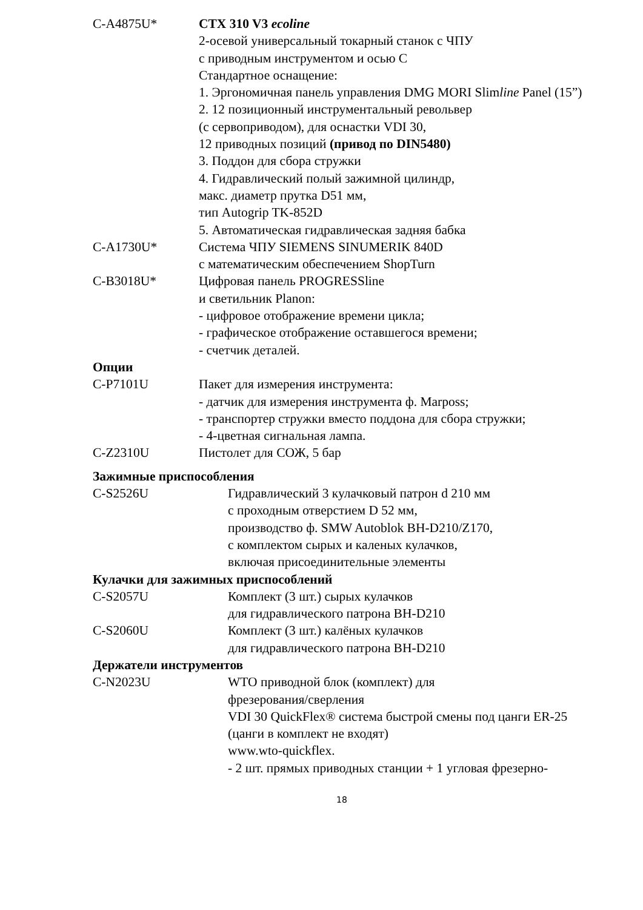C-A4875U* CTX 310 V3 ecoline
2-осевой универсальный токарный станок с ЧПУ
с приводным инструментом и осью C
Стандартное оснащение:
1. Эргономичная панель управления DMG MORI Slimline Panel (15”)
2. 12 позиционный инструментальный револьвер
(с сервоприводом), для оснастки VDI 30,
12 приводных позиций (привод по DIN5480)
3. Поддон для сбора стружки
4. Гидравлический полый зажимной цилиндр,
макс. диаметр прутка D51 мм,
тип Autogrip TK-852D
5. Автоматическая гидравлическая задняя бабка
C-A1730U* Система ЧПУ SIEMENS SINUMERIK 840D
с математическим обеспечением ShopTurn
C-B3018U* Цифровая панель PROGRESSline
и светильник Planon:
- цифровое отображение времени цикла;
- графическое отображение оставшегося времени;
- счетчик деталей.
Опции
C-P7101U Пакет для измерения инструмента:
- датчик для измерения инструмента ф. Marposs;
- транспортер стружки вместо поддона для сбора стружки;
- 4-цветная сигнальная лампа.
C-Z2310U Пистолет для СОЖ, 5 бар
Зажимные приспособления
C-S2526U Гидравлический 3 кулачковый патрон d 210 мм
с проходным отверстием D 52 мм,
производство ф. SMW Autoblok BH-D210/Z170,
с комплектом сырых и каленых кулачков,
включая присоединительные элементы
Кулачки для зажимных приспособлений
C-S2057U Комплект (3 шт.) сырых кулачков
для гидравлического патрона BH-D210
C-S2060U Комплект (3 шт.) калёных кулачков
для гидравлического патрона BH-D210
Держатели инструментов
C-N2023U WTO приводной блок (комплект) для
фрезерования/сверления
VDI 30 QuickFlex® система быстрой смены под цанги ER-25
(цанги в комплект не входят)
www.wto-quickflex.
- 2 шт. прямых приводных станции + 1 угловая фрезерно-
18